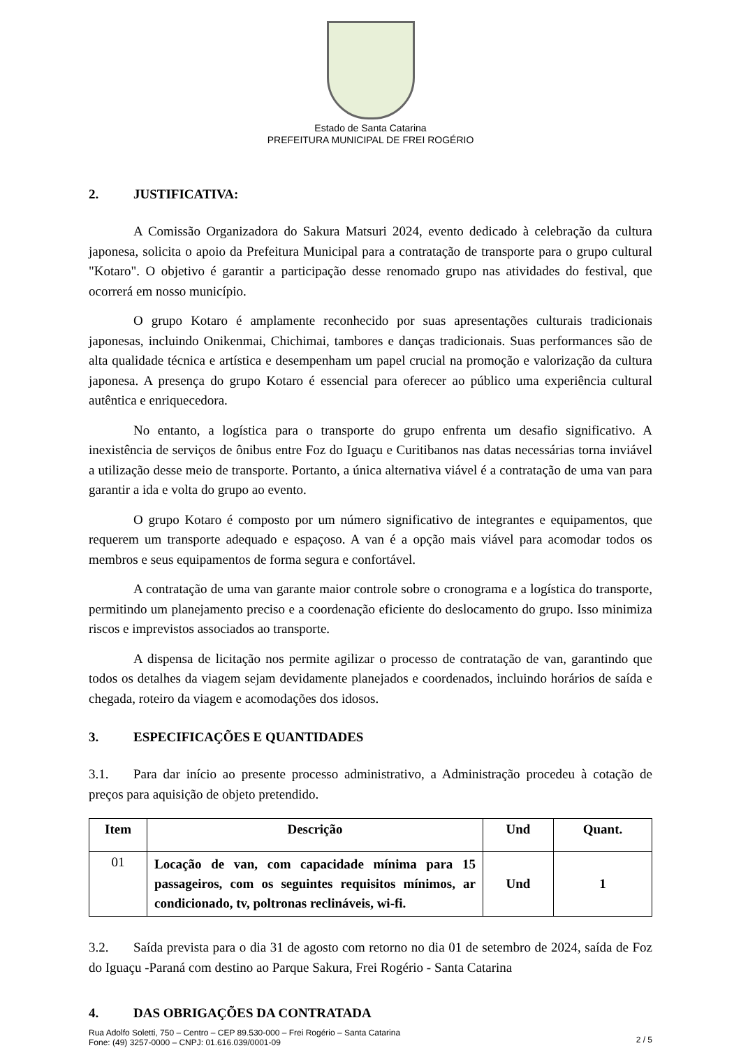Estado de Santa Catarina
PREFEITURA MUNICIPAL DE FREI ROGÉRIO
2. JUSTIFICATIVA:
A Comissão Organizadora do Sakura Matsuri 2024, evento dedicado à celebração da cultura japonesa, solicita o apoio da Prefeitura Municipal para a contratação de transporte para o grupo cultural "Kotaro". O objetivo é garantir a participação desse renomado grupo nas atividades do festival, que ocorrerá em nosso município.
O grupo Kotaro é amplamente reconhecido por suas apresentações culturais tradicionais japonesas, incluindo Onikenmai, Chichimai, tambores e danças tradicionais. Suas performances são de alta qualidade técnica e artística e desempenham um papel crucial na promoção e valorização da cultura japonesa. A presença do grupo Kotaro é essencial para oferecer ao público uma experiência cultural autêntica e enriquecedora.
No entanto, a logística para o transporte do grupo enfrenta um desafio significativo. A inexistência de serviços de ônibus entre Foz do Iguaçu e Curitibanos nas datas necessárias torna inviável a utilização desse meio de transporte. Portanto, a única alternativa viável é a contratação de uma van para garantir a ida e volta do grupo ao evento.
O grupo Kotaro é composto por um número significativo de integrantes e equipamentos, que requerem um transporte adequado e espaçoso. A van é a opção mais viável para acomodar todos os membros e seus equipamentos de forma segura e confortável.
A contratação de uma van garante maior controle sobre o cronograma e a logística do transporte, permitindo um planejamento preciso e a coordenação eficiente do deslocamento do grupo. Isso minimiza riscos e imprevistos associados ao transporte.
A dispensa de licitação nos permite agilizar o processo de contratação de van, garantindo que todos os detalhes da viagem sejam devidamente planejados e coordenados, incluindo horários de saída e chegada, roteiro da viagem e acomodações dos idosos.
3. ESPECIFICAÇÕES E QUANTIDADES
3.1. Para dar início ao presente processo administrativo, a Administração procedeu à cotação de preços para aquisição de objeto pretendido.
| Item | Descrição | Und | Quant. |
| --- | --- | --- | --- |
| 01 | Locação de van, com capacidade mínima para 15 passageiros, com os seguintes requisitos mínimos, ar condicionado, tv, poltronas reclináveis, wi-fi. | Und | 1 |
3.2. Saída prevista para o dia 31 de agosto com retorno no dia 01 de setembro de 2024, saída de Foz do Iguaçu -Paraná com destino ao Parque Sakura, Frei Rogério - Santa Catarina
4. DAS OBRIGAÇÕES DA CONTRATADA
Rua Adolfo Soletti, 750 – Centro – CEP 89.530-000 – Frei Rogério – Santa Catarina
Fone: (49) 3257-0000 – CNPJ: 01.616.039/0001-09
2 / 5